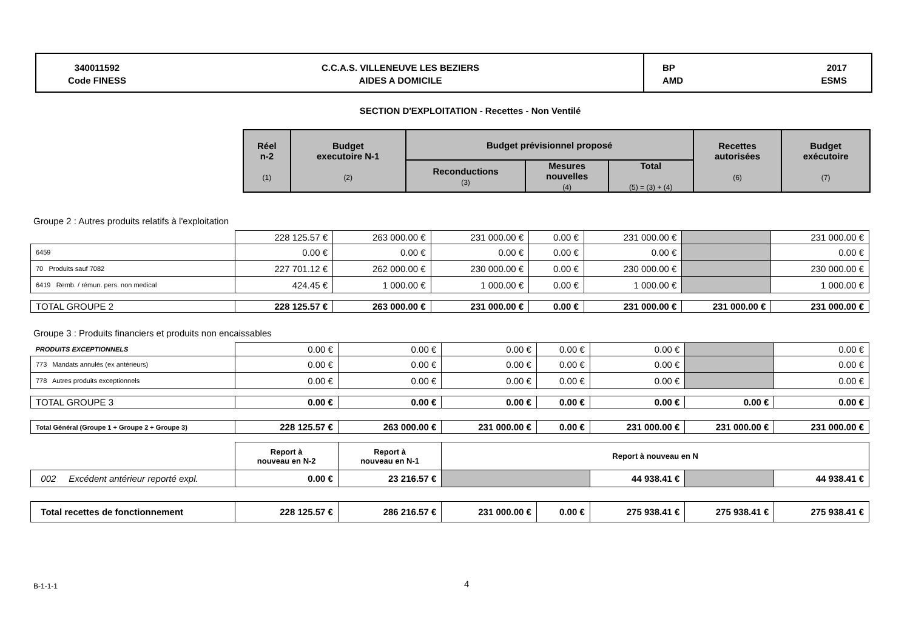340011592
Code FINESS
C.C.A.S. VILLENEUVE LES BEZIERS
AIDES A DOMICILE
BP
AMD 2017
ESMS
SECTION D'EXPLOITATION - Recettes - Non Ventilé
| Réel n-2 (1) | Budget executoire N-1 (2) | Budget prévisionnel proposé | | | Recettes autorisées (6) | Budget exécutoire (7) |
| --- | --- | --- | --- | --- | --- | --- |
| | | Reconductions (3) | Mesures nouvelles (4) | Total (5) = (3) + (4) | | |
Groupe 2 : Autres produits relatifs à l'exploitation
| | 228 125.57 € | 263 000.00 € | 231 000.00 € | 0.00 € | 231 000.00 € | | 231 000.00 € |
| 6459 | 0.00 € | 0.00 € | 0.00 € | 0.00 € | 0.00 € | | 0.00 € |
| 70 Produits sauf 7082 | 227 701.12 € | 262 000.00 € | 230 000.00 € | 0.00 € | 230 000.00 € | | 230 000.00 € |
| 6419 Remb. / rémun. pers. non medical | 424.45 € | 1 000.00 € | 1 000.00 € | 0.00 € | 1 000.00 € | | 1 000.00 € |
| TOTAL GROUPE 2 | 228 125.57 € | 263 000.00 € | 231 000.00 € | 0.00 € | 231 000.00 € | 231 000.00 € | 231 000.00 € |
Groupe 3 : Produits financiers et produits non encaissables
| PRODUITS EXCEPTIONNELS | 0.00 € | 0.00 € | 0.00 € | 0.00 € | 0.00 € | | 0.00 € |
| 773 Mandats annulés (ex antérieurs) | 0.00 € | 0.00 € | 0.00 € | 0.00 € | 0.00 € | | 0.00 € |
| 778 Autres produits exceptionnels | 0.00 € | 0.00 € | 0.00 € | 0.00 € | 0.00 € | | 0.00 € |
| TOTAL GROUPE 3 | 0.00 € | 0.00 € | 0.00 € | 0.00 € | 0.00 € | 0.00 € | 0.00 € |
| Total Général (Groupe 1 + Groupe 2 + Groupe 3) | 228 125.57 € | 263 000.00 € | 231 000.00 € | 0.00 € | 231 000.00 € | 231 000.00 € | 231 000.00 € |
| | Report à nouveau en N-2 | Report à nouveau en N-1 | Report à nouveau en N | | | | |
| 002 Excédent antérieur reporté expl. | 0.00 € | 23 216.57 € | | | 44 938.41 € | | 44 938.41 € |
| Total recettes de fonctionnement | 228 125.57 € | 286 216.57 € | 231 000.00 € | 0.00 € | 275 938.41 € | 275 938.41 € | 275 938.41 € |
B-1-1-1 4